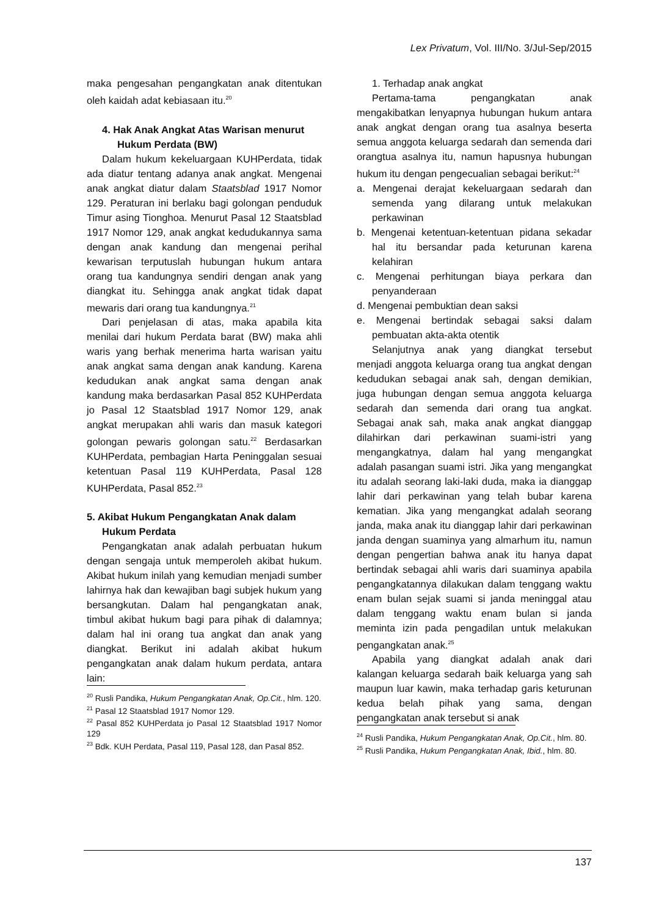Lex Privatum, Vol. III/No. 3/Jul-Sep/2015
maka pengesahan pengangkatan anak ditentukan oleh kaidah adat kebiasaan itu.<sup>20</sup>
4. Hak Anak Angkat Atas Warisan menurut Hukum Perdata (BW)
Dalam hukum kekeluargaan KUHPerdata, tidak ada diatur tentang adanya anak angkat. Mengenai anak angkat diatur dalam Staatsblad 1917 Nomor 129. Peraturan ini berlaku bagi golongan penduduk Timur asing Tionghoa. Menurut Pasal 12 Staatsblad 1917 Nomor 129, anak angkat kedudukannya sama dengan anak kandung dan mengenai perihal kewarisan terputuslah hubungan hukum antara orang tua kandungnya sendiri dengan anak yang diangkat itu. Sehingga anak angkat tidak dapat mewaris dari orang tua kandungnya.<sup>21</sup>
Dari penjelasan di atas, maka apabila kita menilai dari hukum Perdata barat (BW) maka ahli waris yang berhak menerima harta warisan yaitu anak angkat sama dengan anak kandung. Karena kedudukan anak angkat sama dengan anak kandung maka berdasarkan Pasal 852 KUHPerdata jo Pasal 12 Staatsblad 1917 Nomor 129, anak angkat merupakan ahli waris dan masuk kategori golongan pewaris golongan satu.<sup>22</sup> Berdasarkan KUHPerdata, pembagian Harta Peninggalan sesuai ketentuan Pasal 119 KUHPerdata, Pasal 128 KUHPerdata, Pasal 852.<sup>23</sup>
5. Akibat Hukum Pengangkatan Anak dalam Hukum Perdata
Pengangkatan anak adalah perbuatan hukum dengan sengaja untuk memperoleh akibat hukum. Akibat hukum inilah yang kemudian menjadi sumber lahirnya hak dan kewajiban bagi subjek hukum yang bersangkutan. Dalam hal pengangkatan anak, timbul akibat hukum bagi para pihak di dalamnya; dalam hal ini orang tua angkat dan anak yang diangkat. Berikut ini adalah akibat hukum pengangkatan anak dalam hukum perdata, antara lain:
<sup>20</sup> Rusli Pandika, Hukum Pengangkatan Anak, Op.Cit., hlm. 120.
<sup>21</sup> Pasal 12 Staatsblad 1917 Nomor 129.
<sup>22</sup> Pasal 852 KUHPerdata jo Pasal 12 Staatsblad 1917 Nomor 129
<sup>23</sup> Bdk. KUH Perdata, Pasal 119, Pasal 128, dan Pasal 852.
1. Terhadap anak angkat
Pertama-tama pengangkatan anak mengakibatkan lenyapnya hubungan hukum antara anak angkat dengan orang tua asalnya beserta semua anggota keluarga sedarah dan semenda dari orangtua asalnya itu, namun hapusnya hubungan hukum itu dengan pengecualian sebagai berikut:<sup>24</sup>
a. Mengenai derajat kekeluargaan sedarah dan semenda yang dilarang untuk melakukan perkawinan
b. Mengenai ketentuan-ketentuan pidana sekadar hal itu bersandar pada keturunan karena kelahiran
c. Mengenai perhitungan biaya perkara dan penyanderaan
d. Mengenai pembuktian dean saksi
e. Mengenai bertindak sebagai saksi dalam pembuatan akta-akta otentik
Selanjutnya anak yang diangkat tersebut menjadi anggota keluarga orang tua angkat dengan kedudukan sebagai anak sah, dengan demikian, juga hubungan dengan semua anggota keluarga sedarah dan semenda dari orang tua angkat. Sebagai anak sah, maka anak angkat dianggap dilahirkan dari perkawinan suami-istri yang mengangkatnya, dalam hal yang mengangkat adalah pasangan suami istri. Jika yang mengangkat itu adalah seorang laki-laki duda, maka ia dianggap lahir dari perkawinan yang telah bubar karena kematian. Jika yang mengangkat adalah seorang janda, maka anak itu dianggap lahir dari perkawinan janda dengan suaminya yang almarhum itu, namun dengan pengertian bahwa anak itu hanya dapat bertindak sebagai ahli waris dari suaminya apabila pengangkatannya dilakukan dalam tenggang waktu enam bulan sejak suami si janda meninggal atau dalam tenggang waktu enam bulan si janda meminta izin pada pengadilan untuk melakukan pengangkatan anak.<sup>25</sup>
Apabila yang diangkat adalah anak dari kalangan keluarga sedarah baik keluarga yang sah maupun luar kawin, maka terhadap garis keturunan kedua belah pihak yang sama, dengan pengangkatan anak tersebut si anak
<sup>24</sup> Rusli Pandika, Hukum Pengangkatan Anak, Op.Cit., hlm. 80.
<sup>25</sup> Rusli Pandika, Hukum Pengangkatan Anak, Ibid., hlm. 80.
137